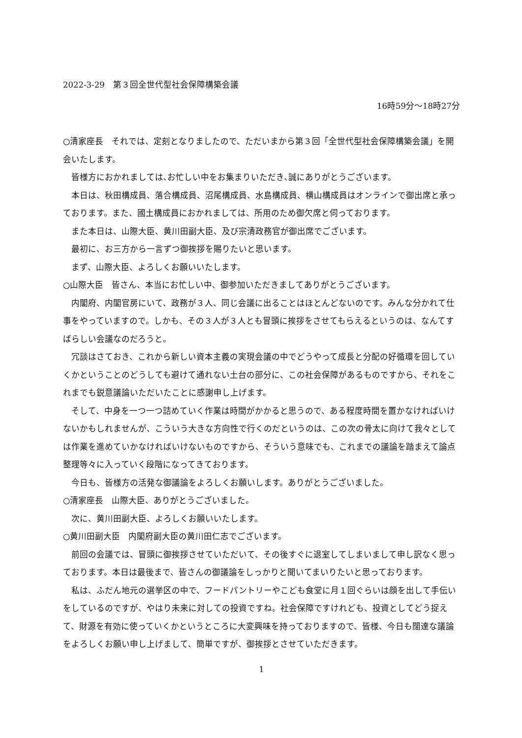2022-3-29　第３回全世代型社会保障構築会議
16時59分～18時27分
○清家座長　それでは、定刻となりましたので、ただいまから第３回「全世代型社会保障構築会議」を開会いたします。
皆様方におかれましては､お忙しい中をお集まりいただき､誠にありがとうございます。
本日は、秋田構成員、落合構成員、沼尾構成員、水島構成員、横山構成員はオンラインで御出席と承っております。また、國土構成員におかれましては、所用のため御欠席と伺っております。
また本日は、山際大臣、黄川田副大臣、及び宗清政務官が御出席でございます。
最初に、お三方から一言ずつ御挨拶を賜りたいと思います。
まず、山際大臣、よろしくお願いいたします。
○山際大臣　皆さん、本当にお忙しい中、御参加いただきましてありがとうございます。
内閣府、内閣官房にいて、政務が３人、同じ会議に出ることはほとんどないのです。みんな分かれて仕事をやっていますので。しかも、その３人が３人とも冒頭に挨拶をさせてもらえるというのは、なんてすばらしい会議なのだろうと。
冗談はさておき、これから新しい資本主義の実現会議の中でどうやって成長と分配の好循環を回していくかということのどうしても避けて通れない土台の部分に、この社会保障があるものですから、それをこれまでも鋭意議論いただいたことに感謝申し上げます。
そして、中身を一つ一つ詰めていく作業は時間がかかると思うので、ある程度時間を置かなければいけないかもしれませんが、こういう大きな方向性で行くのだというのは、この次の骨太に向けて我々としては作業を進めていかなければいけないものですから、そういう意味でも、これまでの議論を踏まえて論点整理等々に入っていく段階になってきております。
今日も、皆様方の活発な御議論をよろしくお願いします。ありがとうございました。
○清家座長　山際大臣、ありがとうございました。
次に、黄川田副大臣、よろしくお願いいたします。
○黄川田副大臣　内閣府副大臣の黄川田仁志でございます。
前回の会議では、冒頭に御挨拶させていただいて、その後すぐに退室してしまいまして申し訳なく思っております。本日は最後まで、皆さんの御議論をしっかりと聞いてまいりたいと思っております。
私は、ふだん地元の選挙区の中で、フードパントリーやこども食堂に月１回ぐらいは顔を出して手伝いをしているのですが、やはり未来に対しての投資ですね。社会保障ですけれども、投資としてどう捉えて、財源を有効に使っていくかというところに大変興味を持っておりますので、皆様、今日も闊達な議論をよろしくお願い申し上げまして、簡単ですが、御挨拶とさせていただきます。
1